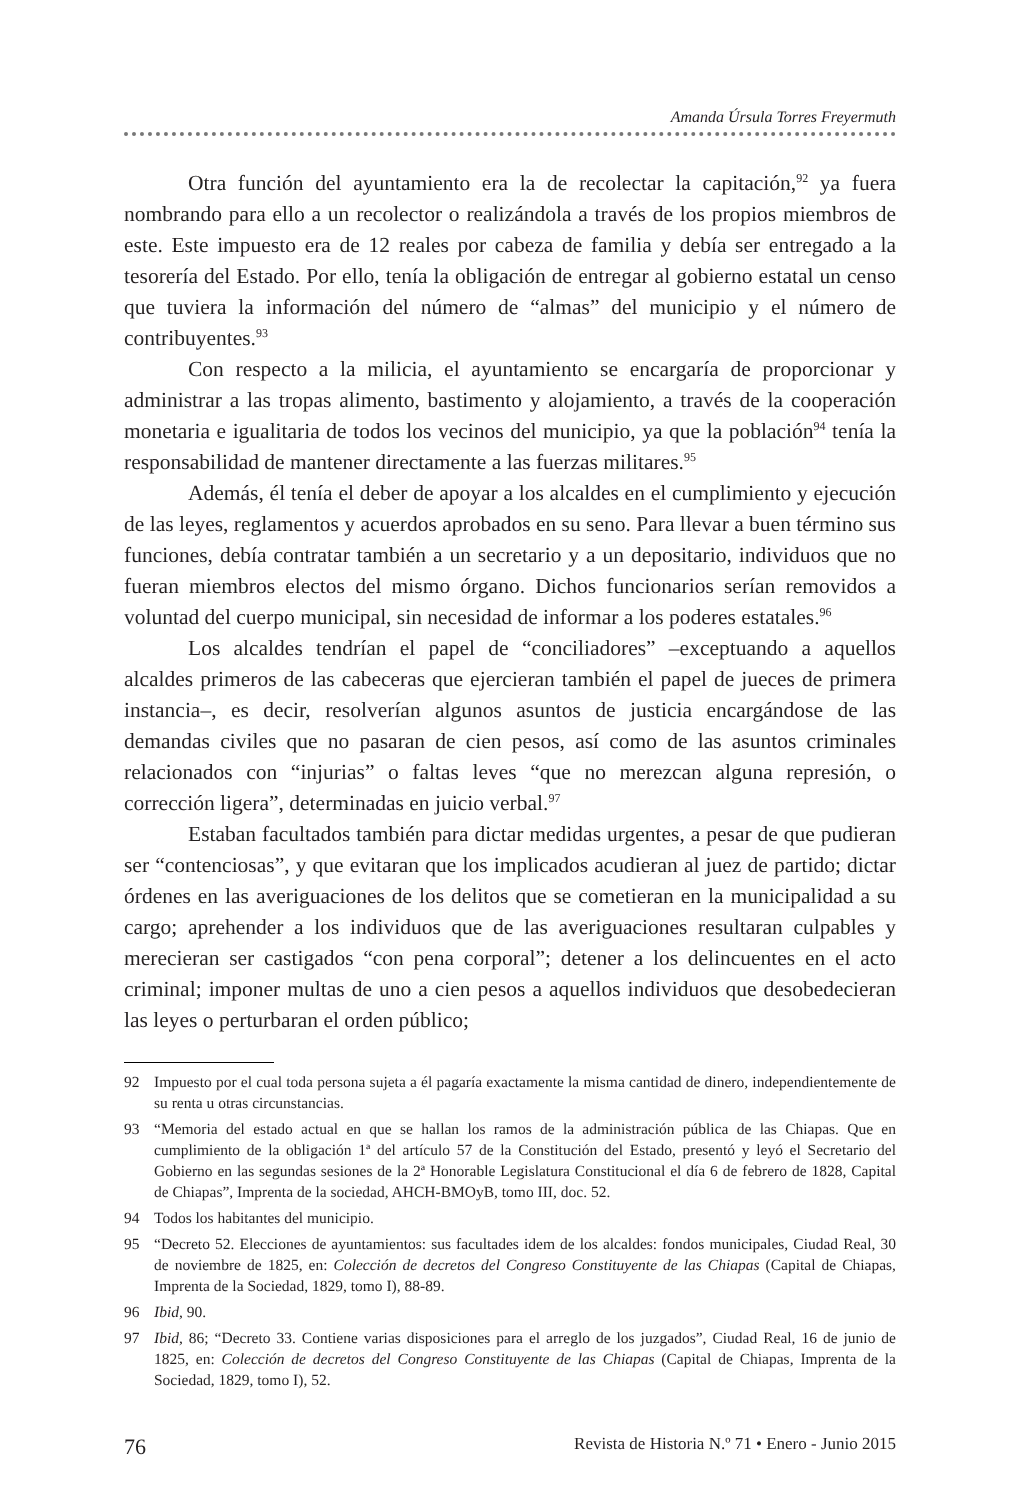Amanda Úrsula Torres Freyermuth
Otra función del ayuntamiento era la de recolectar la capitación,<sup>92</sup> ya fuera nombrando para ello a un recolector o realizándola a través de los propios miembros de este. Este impuesto era de 12 reales por cabeza de familia y debía ser entregado a la tesorería del Estado. Por ello, tenía la obligación de entregar al gobierno estatal un censo que tuviera la información del número de “almas” del municipio y el número de contribuyentes.<sup>93</sup>
Con respecto a la milicia, el ayuntamiento se encargaría de proporcionar y administrar a las tropas alimento, bastimento y alojamiento, a través de la cooperación monetaria e igualitaria de todos los vecinos del municipio, ya que la población<sup>94</sup> tenía la responsabilidad de mantener directamente a las fuerzas militares.<sup>95</sup>
Además, él tenía el deber de apoyar a los alcaldes en el cumplimiento y ejecución de las leyes, reglamentos y acuerdos aprobados en su seno. Para llevar a buen término sus funciones, debía contratar también a un secretario y a un depositario, individuos que no fueran miembros electos del mismo órgano. Dichos funcionarios serían removidos a voluntad del cuerpo municipal, sin necesidad de informar a los poderes estatales.<sup>96</sup>
Los alcaldes tendrían el papel de “conciliadores” –exceptuando a aquellos alcaldes primeros de las cabeceras que ejercieran también el papel de jueces de primera instancia–, es decir, resolverían algunos asuntos de justicia encargándose de las demandas civiles que no pasaran de cien pesos, así como de las asuntos criminales relacionados con “injurias” o faltas leves “que no merezcan alguna represión, o corrección ligera”, determinadas en juicio verbal.<sup>97</sup>
Estaban facultados también para dictar medidas urgentes, a pesar de que pudieran ser “contenciosas”, y que evitaran que los implicados acudieran al juez de partido; dictar órdenes en las averiguaciones de los delitos que se cometieran en la municipalidad a su cargo; aprehender a los individuos que de las averiguaciones resultaran culpables y merecieran ser castigados “con pena corporal”; detener a los delincuentes en el acto criminal; imponer multas de uno a cien pesos a aquellos individuos que desobedecieran las leyes o perturbaran el orden público;
92 Impuesto por el cual toda persona sujeta a él pagaría exactamente la misma cantidad de dinero, independientemente de su renta u otras circunstancias.
93 “Memoria del estado actual en que se hallan los ramos de la administración pública de las Chiapas. Que en cumplimiento de la obligación 1ª del artículo 57 de la Constitución del Estado, presentó y leyó el Secretario del Gobierno en las segundas sesiones de la 2ª Honorable Legislatura Constitucional el día 6 de febrero de 1828, Capital de Chiapas”, Imprenta de la sociedad, AHCH-BMOyB, tomo III, doc. 52.
94 Todos los habitantes del municipio.
95 “Decreto 52. Elecciones de ayuntamientos: sus facultades idem de los alcaldes: fondos municipales, Ciudad Real, 30 de noviembre de 1825, en: Colección de decretos del Congreso Constituyente de las Chiapas (Capital de Chiapas, Imprenta de la Sociedad, 1829, tomo I), 88-89.
96 Ibid, 90.
97 Ibid, 86; “Decreto 33. Contiene varias disposiciones para el arreglo de los juzgados”, Ciudad Real, 16 de junio de 1825, en: Colección de decretos del Congreso Constituyente de las Chiapas (Capital de Chiapas, Imprenta de la Sociedad, 1829, tomo I), 52.
76 Revista de Historia N.º 71 • Enero - Junio 2015